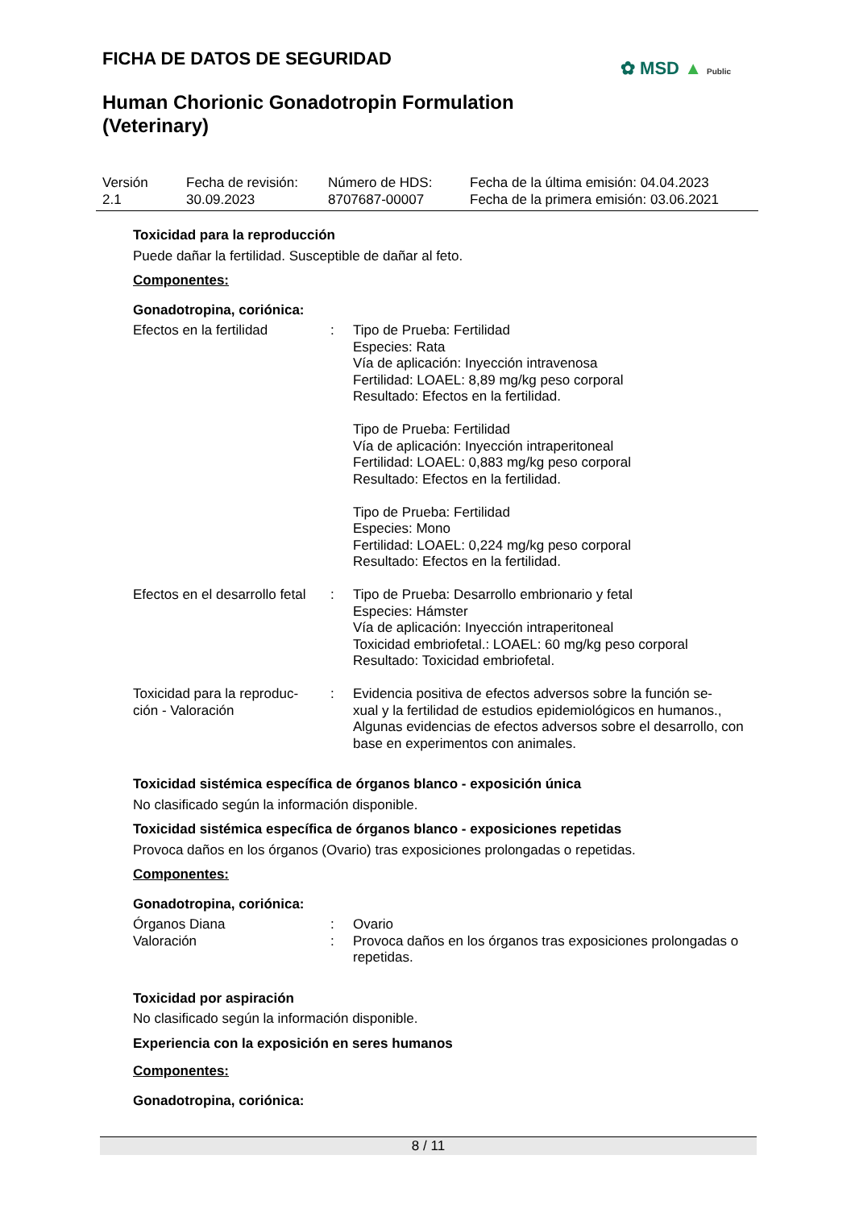FICHA DE DATOS DE SEGURIDAD
✿ MSD ▲ Public
Human Chorionic Gonadotropin Formulation (Veterinary)
| Versión 2.1 | Fecha de revisión: 30.09.2023 | Número de HDS: 8707687-00007 | Fecha de la última emisión: 04.04.2023 Fecha de la primera emisión: 03.06.2021 |
Toxicidad para la reproducción
Puede dañar la fertilidad. Susceptible de dañar al feto.
Componentes:
Gonadotropina, coriónica:
| Efectos en la fertilidad | : | Tipo de Prueba: Fertilidad Especies: Rata Vía de aplicación: Inyección intravenosa Fertilidad: LOAEL: 8,89 mg/kg peso corporal Resultado: Efectos en la fertilidad. Tipo de Prueba: Fertilidad Vía de aplicación: Inyección intraperitoneal Fertilidad: LOAEL: 0,883 mg/kg peso corporal Resultado: Efectos en la fertilidad. Tipo de Prueba: Fertilidad Especies: Mono Fertilidad: LOAEL: 0,224 mg/kg peso corporal Resultado: Efectos en la fertilidad. |
| Efectos en el desarrollo fetal | : | Tipo de Prueba: Desarrollo embrionario y fetal Especies: Hámster Vía de aplicación: Inyección intraperitoneal Toxicidad embriofetal.: LOAEL: 60 mg/kg peso corporal Resultado: Toxicidad embriofetal. |
| Toxicidad para la reproduc- ción - Valoración | : | Evidencia positiva de efectos adversos sobre la función se- xual y la fertilidad de estudios epidemiológicos en humanos., Algunas evidencias de efectos adversos sobre el desarrollo, con base en experimentos con animales. |
Toxicidad sistémica específica de órganos blanco - exposición única
No clasificado según la información disponible.
Toxicidad sistémica específica de órganos blanco - exposiciones repetidas
Provoca daños en los órganos (Ovario) tras exposiciones prolongadas o repetidas.
Componentes:
Gonadotropina, coriónica:
| Órganos Diana | : | Ovario |
| Valoración | : | Provoca daños en los órganos tras exposiciones prolongadas o repetidas. |
Toxicidad por aspiración
No clasificado según la información disponible.
Experiencia con la exposición en seres humanos
Componentes:
Gonadotropina, coriónica:
8 / 11